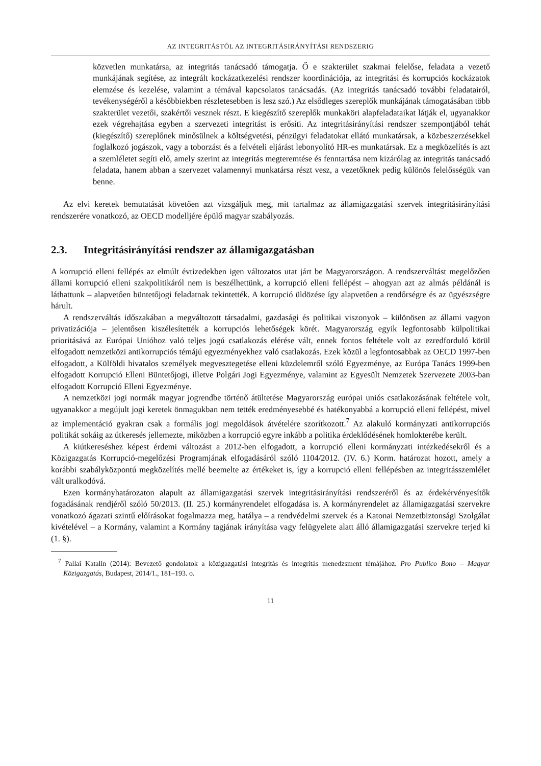AZ INTEGRITÁSTÓL AZ INTEGRITÁSIRÁNYÍTÁSI RENDSZERIG
közvetlen munkatársa, az integritás tanácsadó támogatja. Ő e szakterület szakmai felelőse, feladata a vezető munkájának segítése, az integrált kockázatkezelési rendszer koordinációja, az integritási és korrupciós kockázatok elemzése és kezelése, valamint a témával kapcsolatos tanácsadás. (Az integritás tanácsadó további feladatairól, tevékenységéről a későbbiekben részletesebben is lesz szó.) Az elsődleges szereplők munkájának támogatásában több szakterület vezetői, szakértői vesznek részt. E kiegészítő szereplők munkaköri alapfeladataikat látják el, ugyanakkor ezek végrehajtása egyben a szervezeti integritást is erősíti. Az integritásirányítási rendszer szempontjából tehát (kiegészítő) szereplőnek minősülnek a költségvetési, pénzügyi feladatokat ellátó munkatársak, a közbeszerzésekkel foglalkozó jogászok, vagy a toborzást és a felvételi eljárást lebonyolító HR-es munkatársak. Ez a megközelítés is azt a szemléletet segíti elő, amely szerint az integritás megteremtése és fenntartása nem kizárólag az integritás tanácsadó feladata, hanem abban a szervezet valamennyi munkatársa részt vesz, a vezetőknek pedig különös felelősségük van benne.
Az elvi keretek bemutatását követően azt vizsgáljuk meg, mit tartalmaz az államigazgatási szervek integritásirányítási rendszerére vonatkozó, az OECD modelljére épülő magyar szabályozás.
2.3. Integritásirányítási rendszer az államigazgatásban
A korrupció elleni fellépés az elmúlt évtizedekben igen változatos utat járt be Magyarországon. A rendszerváltást megelőzően állami korrupció elleni szakpolitikáról nem is beszélhettünk, a korrupció elleni fellépést – ahogyan azt az almás példánál is láthattunk – alapvetően büntetőjogi feladatnak tekintették. A korrupció üldözése így alapvetően a rendőrségre és az ügyészségre hárult.
A rendszerváltás időszakában a megváltozott társadalmi, gazdasági és politikai viszonyok – különösen az állami vagyon privatizációja – jelentősen kiszélesítették a korrupciós lehetőségek körét. Magyarország egyik legfontosabb külpolitikai prioritásává az Európai Unióhoz való teljes jogú csatlakozás elérése vált, ennek fontos feltétele volt az ezredforduló körül elfogadott nemzetközi antikorrupciós témájú egyezményekhez való csatlakozás. Ezek közül a legfontosabbak az OECD 1997-ben elfogadott, a Külföldi hivatalos személyek megvesztegetése elleni küzdelemről szóló Egyezménye, az Európa Tanács 1999-ben elfogadott Korrupció Elleni Büntetőjogi, illetve Polgári Jogi Egyezménye, valamint az Egyesült Nemzetek Szervezete 2003-ban elfogadott Korrupció Elleni Egyezménye.
A nemzetközi jogi normák magyar jogrendbe történő átültetése Magyarország európai uniós csatlakozásának feltétele volt, ugyanakkor a megújult jogi keretek önmagukban nem tették eredményesebbé és hatékonyabbá a korrupció elleni fellépést, mivel az implementáció gyakran csak a formális jogi megoldások átvételére szorítkozott.<sup>7</sup> Az alakuló kormányzati antikorrupciós politikát sokáig az útkeresés jellemezte, miközben a korrupció egyre inkább a politika érdeklődésének homlokterébe került.
A kiútkereséshez képest érdemi változást a 2012-ben elfogadott, a korrupció elleni kormányzati intézkedésekről és a Közigazgatás Korrupció-megelőzési Programjának elfogadásáról szóló 1104/2012. (IV. 6.) Korm. határozat hozott, amely a korábbi szabályközpontú megközelítés mellé beemelte az értékeket is, így a korrupció elleni fellépésben az integritásszemlélet vált uralkodóvá.
Ezen kormányhatározaton alapult az államigazgatási szervek integritásirányítási rendszeréről és az érdekérvényesítők fogadásának rendjéről szóló 50/2013. (II. 25.) kormányrendelet elfogadása is. A kormányrendelet az államigazgatási szervekre vonatkozó ágazati szintű előírásokat fogalmazza meg, hatálya – a rendvédelmi szervek és a Katonai Nemzetbiztonsági Szolgálat kivételével – a Kormány, valamint a Kormány tagjának irányítása vagy felügyelete alatt álló államigazgatási szervekre terjed ki (1. §).
<sup>7</sup> Pallai Katalin (2014): Bevezető gondolatok a közigazgatási integritás és integritás menedzsment témájához. Pro Publico Bono – Magyar Közigazgatás, Budapest, 2014/1., 181–193. o.
11